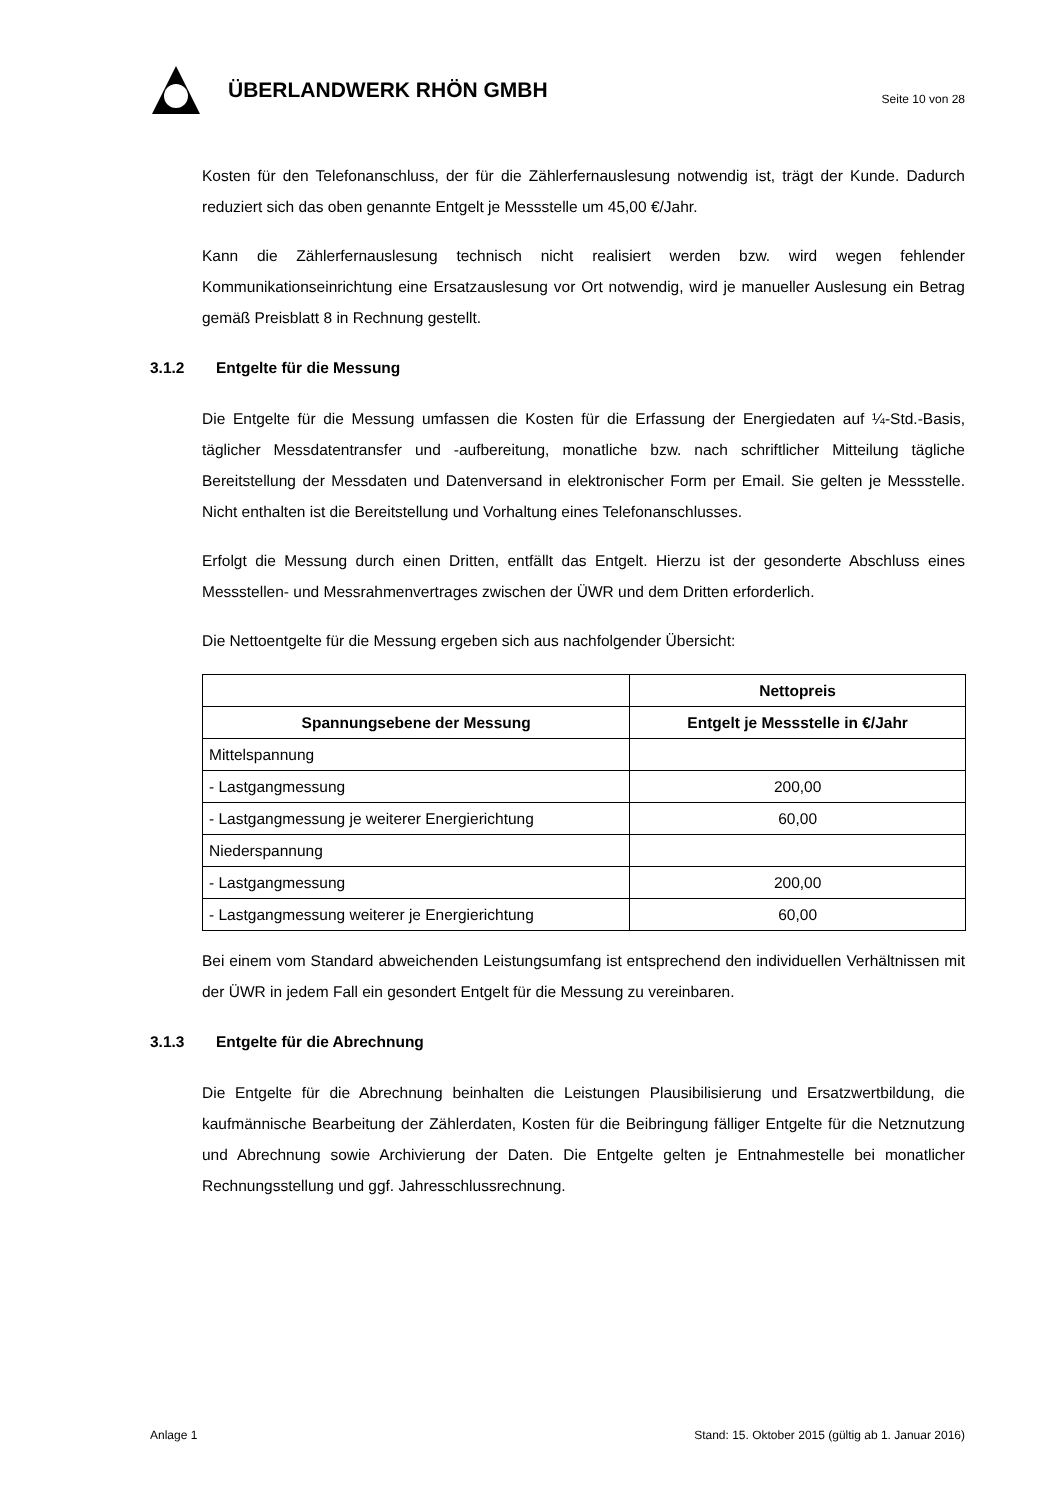ÜBERLANDWERK RHÖN GMBH
Seite 10 von 28
Kosten für den Telefonanschluss, der für die Zählerfernauslesung notwendig ist, trägt der Kunde. Dadurch reduziert sich das oben genannte Entgelt je Messstelle um 45,00 €/Jahr.
Kann die Zählerfernauslesung technisch nicht realisiert werden bzw. wird wegen fehlender Kommunikationseinrichtung eine Ersatzauslesung vor Ort notwendig, wird je manueller Auslesung ein Betrag gemäß Preisblatt 8 in Rechnung gestellt.
3.1.2 Entgelte für die Messung
Die Entgelte für die Messung umfassen die Kosten für die Erfassung der Energiedaten auf ¼-Std.-Basis, täglicher Messdatentransfer und -aufbereitung, monatliche bzw. nach schriftlicher Mitteilung tägliche Bereitstellung der Messdaten und Datenversand in elektronischer Form per Email. Sie gelten je Messstelle. Nicht enthalten ist die Bereitstellung und Vorhaltung eines Telefonanschlusses.
Erfolgt die Messung durch einen Dritten, entfällt das Entgelt. Hierzu ist der gesonderte Abschluss eines Messstellen- und Messrahmenvertrages zwischen der ÜWR und dem Dritten erforderlich.
Die Nettoentgelte für die Messung ergeben sich aus nachfolgender Übersicht:
| | Nettopreis |
| --- | --- |
| Spannungsebene der Messung | Entgelt je Messstelle in €/Jahr |
| Mittelspannung | |
| - Lastgangmessung | 200,00 |
| - Lastgangmessung je weiterer Energierichtung | 60,00 |
| Niederspannung | |
| - Lastgangmessung | 200,00 |
| - Lastgangmessung weiterer je Energierichtung | 60,00 |
Bei einem vom Standard abweichenden Leistungsumfang ist entsprechend den individuellen Verhältnissen mit der ÜWR in jedem Fall ein gesondert Entgelt für die Messung zu vereinbaren.
3.1.3 Entgelte für die Abrechnung
Die Entgelte für die Abrechnung beinhalten die Leistungen Plausibilisierung und Ersatzwertbildung, die kaufmännische Bearbeitung der Zählerdaten, Kosten für die Beibringung fälliger Entgelte für die Netznutzung und Abrechnung sowie Archivierung der Daten. Die Entgelte gelten je Entnahmestelle bei monatlicher Rechnungsstellung und ggf. Jahresschlussrechnung.
Anlage 1 Stand: 15. Oktober 2015 (gültig ab 1. Januar 2016)